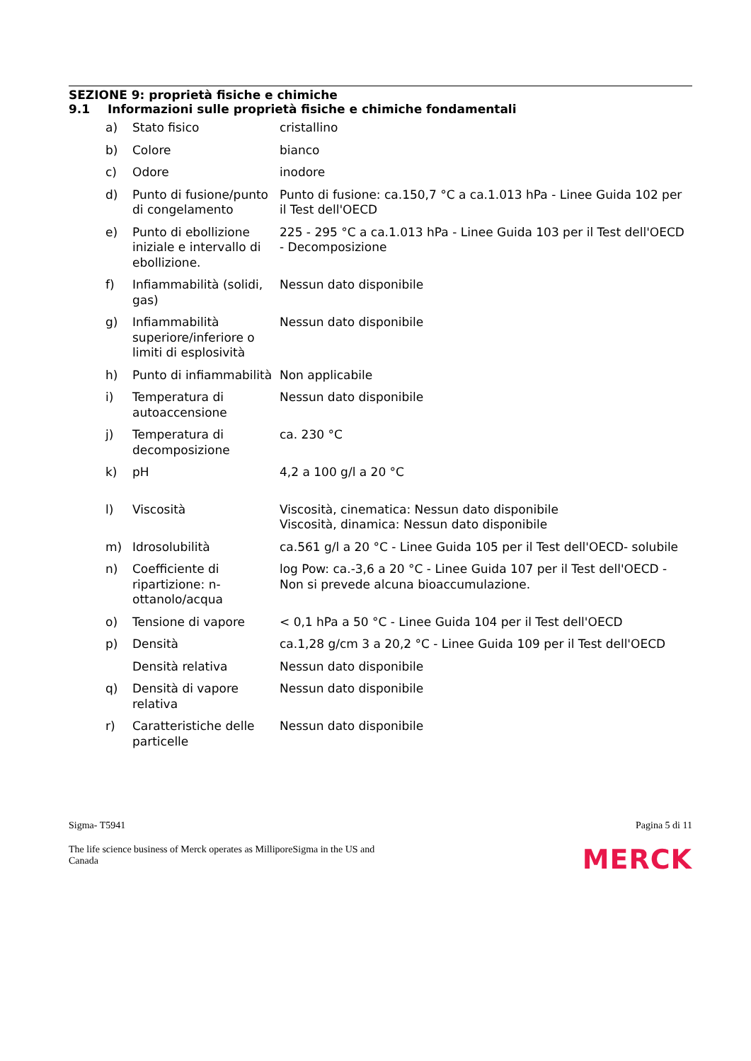SEZIONE 9: proprietà fisiche e chimiche
9.1 Informazioni sulle proprietà fisiche e chimiche fondamentali
| a) | Stato fisico | cristallino |
| b) | Colore | bianco |
| c) | Odore | inodore |
| d) | Punto di fusione/punto di congelamento | Punto di fusione: ca.150,7 °C a ca.1.013 hPa - Linee Guida 102 per il Test dell'OECD |
| e) | Punto di ebollizione iniziale e intervallo di ebollizione. | 225 - 295 °C a ca.1.013 hPa - Linee Guida 103 per il Test dell'OECD - Decomposizione |
| f) | Infiammabilità (solidi, gas) | Nessun dato disponibile |
| g) | Infiammabilità superiore/inferiore o limiti di esplosività | Nessun dato disponibile |
| h) | Punto di infiammabilità | Non applicabile |
| i) | Temperatura di autoaccensione | Nessun dato disponibile |
| j) | Temperatura di decomposizione | ca. 230 °C |
| k) | pH | 4,2 a 100 g/l a 20 °C |
| l) | Viscosità | Viscosità, cinematica: Nessun dato disponibile Viscosità, dinamica: Nessun dato disponibile |
| m) | Idrosolubilità | ca.561 g/l a 20 °C - Linee Guida 105 per il Test dell'OECD- solubile |
| n) | Coefficiente di ripartizione: n-ottanolo/acqua | log Pow: ca.-3,6 a 20 °C - Linee Guida 107 per il Test dell'OECD - Non si prevede alcuna bioaccumulazione. |
| o) | Tensione di vapore | < 0,1 hPa a 50 °C - Linee Guida 104 per il Test dell'OECD |
| p) | Densità | ca.1,28 g/cm 3 a 20,2 °C - Linee Guida 109 per il Test dell'OECD |
| | Densità relativa | Nessun dato disponibile |
| q) | Densità di vapore relativa | Nessun dato disponibile |
| r) | Caratteristiche delle particelle | Nessun dato disponibile |
Sigma- T5941 Pagina 5 di 11
The life science business of Merck operates as MilliporeSigma in the US and
Canada MERCK